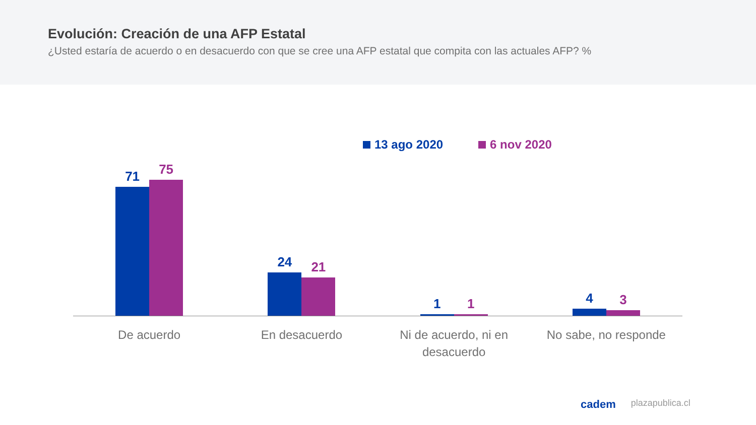Evolución: Creación de una AFP Estatal
¿Usted estaría de acuerdo o en desacuerdo con que se cree una AFP estatal que compita con las actuales AFP? %
13 ago 2020 6 nov 2020
71
75
24
21
1
1
4
3
De acuerdo En desacuerdo Ni de acuerdo, ni en desacuerdo
No sabe, no responde
cadem plazapublica.cl